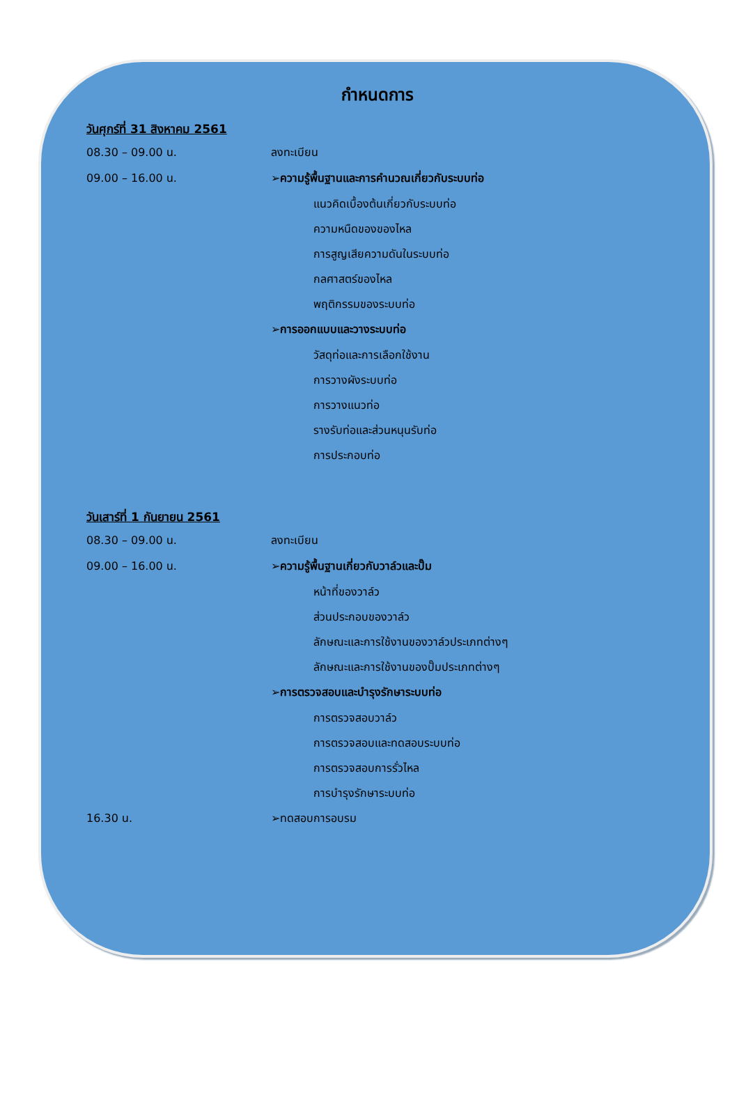กำหนดการ
วันศุกร์ที่ 31 สิงหาคม 2561
08.30 – 09.00 น. ลงทะเบียน
09.00 – 16.00 น. ➢ความรู้พื้นฐานและการคำนวณเกี่ยวกับระบบท่อ
แนวคิดเบื้องต้นเกี่ยวกับระบบท่อ
ความหนืดของของไหล
การสูญเสียความดันในระบบท่อ
กลศาสตร์ของไหล
พฤติกรรมของระบบท่อ
➢การออกแบบและวางระบบท่อ
วัสดุท่อและการเลือกใช้งาน
การวางผังระบบท่อ
การวางแนวท่อ
รางรับท่อและส่วนหนุนรับท่อ
การประกอบท่อ
วันเสาร์ที่ 1 กันยายน 2561
08.30 – 09.00 น. ลงทะเบียน
09.00 – 16.00 น. ➢ความรู้พื้นฐานเกี่ยวกับวาล์วและปั๊ม
หน้าที่ของวาล์ว
ส่วนประกอบของวาล์ว
ลักษณะและการใช้งานของวาล์วประเภทต่างๆ
ลักษณะและการใช้งานของปั๊มประเภทต่างๆ
➢การตรวจสอบและบำรุงรักษาระบบท่อ
การตรวจสอบวาล์ว
การตรวจสอบและทดสอบระบบท่อ
การตรวจสอบการรั่วไหล
การบำรุงรักษาระบบท่อ
16.30 น. ➢ทดสอบการอบรม